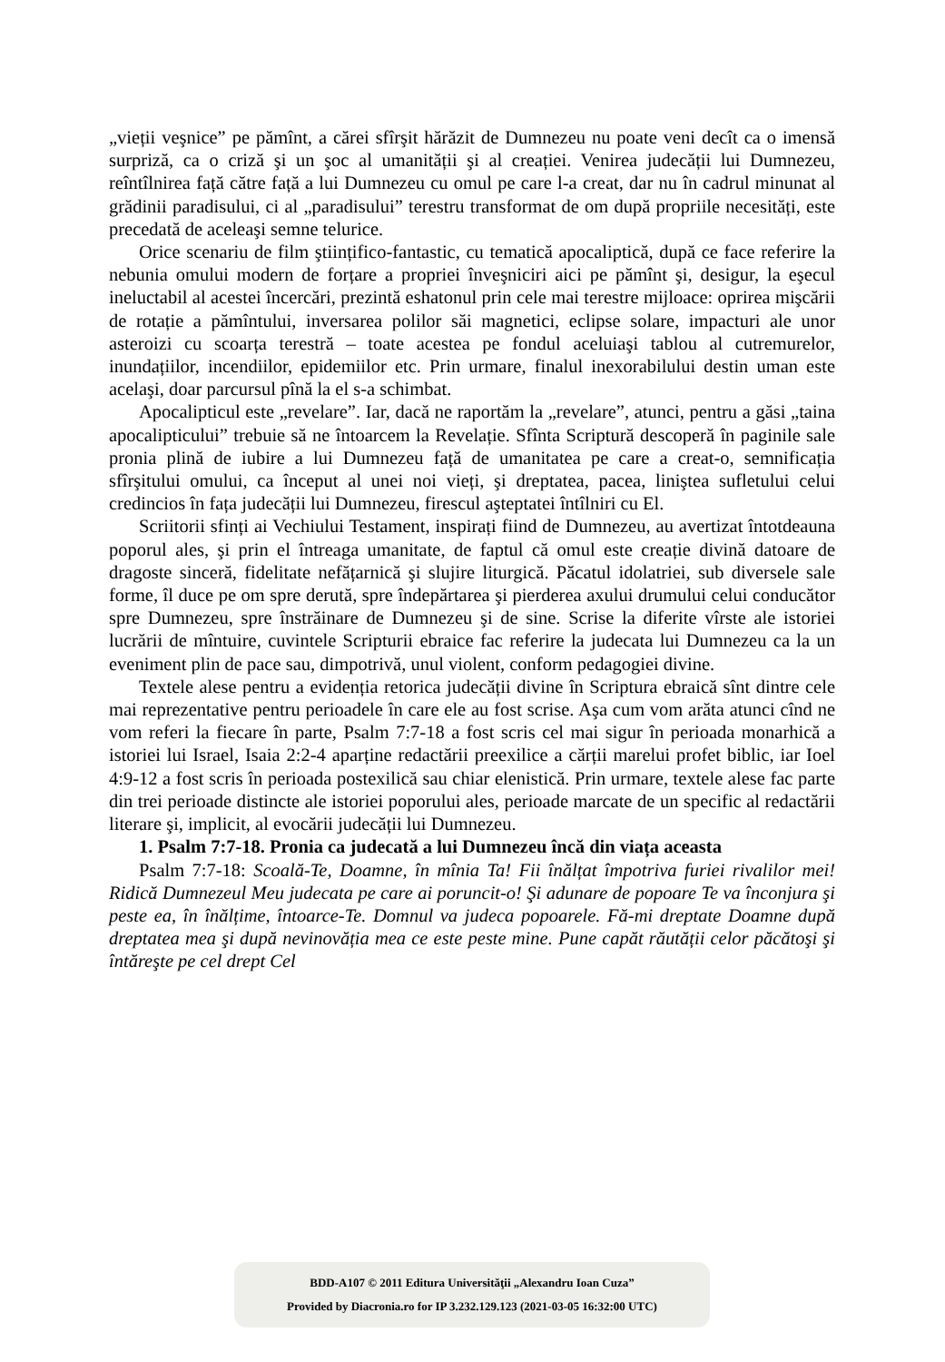„vieții veşnice” pe pămînt, a cărei sfîrşit hărăzit de Dumnezeu nu poate veni decît ca o imensă surpriză, ca o criză şi un şoc al umanității şi al creației. Venirea judecății lui Dumnezeu, reîntîlnirea față către față a lui Dumnezeu cu omul pe care l-a creat, dar nu în cadrul minunat al grădinii paradisului, ci al „paradisului” terestru transformat de om după propriile necesități, este precedată de aceleaşi semne telurice.
Orice scenariu de film ştiințifico-fantastic, cu tematică apocaliptică, după ce face referire la nebunia omului modern de forțare a propriei înveşniciri aici pe pămînt şi, desigur, la eşecul ineluctabil al acestei încercări, prezintă eshatonul prin cele mai terestre mijloace: oprirea mişcării de rotație a pămîntului, inversarea polilor săi magnetici, eclipse solare, impacturi ale unor asteroizi cu scoarța terestră – toate acestea pe fondul aceluiaşi tablou al cutremurelor, inundațiilor, incendiilor, epidemiilor etc. Prin urmare, finalul inexorabilului destin uman este acelaşi, doar parcursul pînă la el s-a schimbat.
Apocalipticul este „revelare”. Iar, dacă ne raportăm la „revelare”, atunci, pentru a găsi „taina apocalipticului” trebuie să ne întoarcem la Revelație. Sfînta Scriptură descoperă în paginile sale pronia plină de iubire a lui Dumnezeu față de umanitatea pe care a creat-o, semnificația sfîrşitului omului, ca început al unei noi vieți, şi dreptatea, pacea, liniştea sufletului celui credincios în fața judecății lui Dumnezeu, firescul aşteptatei întîlniri cu El.
Scriitorii sfinți ai Vechiului Testament, inspirați fiind de Dumnezeu, au avertizat întotdeauna poporul ales, şi prin el întreaga umanitate, de faptul că omul este creație divină datoare de dragoste sinceră, fidelitate nefățarnică şi slujire liturgică. Păcatul idolatriei, sub diversele sale forme, îl duce pe om spre derută, spre îndepărtarea şi pierderea axului drumului celui conducător spre Dumnezeu, spre înstrăinare de Dumnezeu şi de sine. Scrise la diferite vîrste ale istoriei lucrării de mîntuire, cuvintele Scripturii ebraice fac referire la judecata lui Dumnezeu ca la un eveniment plin de pace sau, dimpotrivă, unul violent, conform pedagogiei divine.
Textele alese pentru a evidenția retorica judecății divine în Scriptura ebraică sînt dintre cele mai reprezentative pentru perioadele în care ele au fost scrise. Aşa cum vom arăta atunci cînd ne vom referi la fiecare în parte, Psalm 7:7-18 a fost scris cel mai sigur în perioada monarhică a istoriei lui Israel, Isaia 2:2-4 aparține redactării preexilice a cărții marelui profet biblic, iar Ioel 4:9-12 a fost scris în perioada postexilică sau chiar elenistică. Prin urmare, textele alese fac parte din trei perioade distincte ale istoriei poporului ales, perioade marcate de un specific al redactării literare şi, implicit, al evocării judecății lui Dumnezeu.
1. Psalm 7:7-18. Pronia ca judecată a lui Dumnezeu încă din viața aceasta
Psalm 7:7-18: Scoală-Te, Doamne, în mînia Ta! Fii înălțat împotriva furiei rivalilor mei! Ridică Dumnezeul Meu judecata pe care ai poruncit-o! Şi adunare de popoare Te va înconjura şi peste ea, în înălțime, întoarce-Te. Domnul va judeca popoarele. Fă-mi dreptate Doamne după dreptatea mea şi după nevinovăția mea ce este peste mine. Pune capăt răutății celor păcătoşi şi întăreşte pe cel drept Cel
BDD-A107 © 2011 Editura Universităţii „Alexandru Ioan Cuza”
Provided by Diacronia.ro for IP 3.232.129.123 (2021-03-05 16:32:00 UTC)